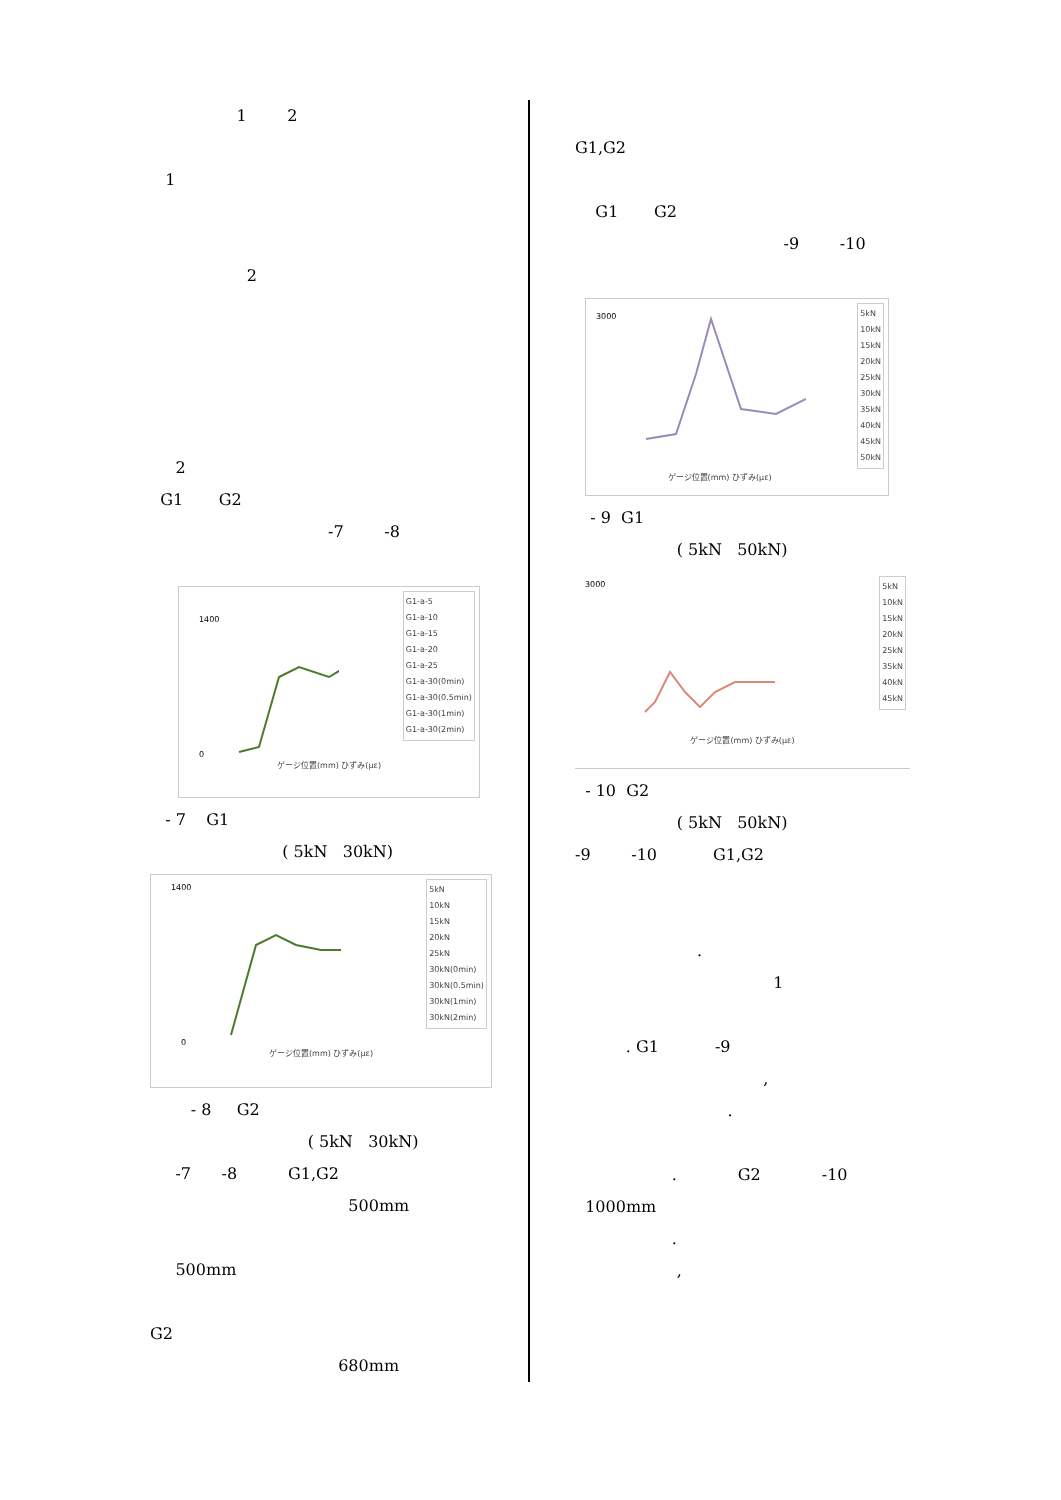1 2
1
2
2
G1 G2
-7 -8
G1-a-5
G1-a-10
G1-a-15
G1-a-20
G1-a-25
G1-a-30(0min)
G1-a-30(0.5min)
G1-a-30(1min)
G1-a-30(2min)
1400
0
ゲージ位置(mm) ひずみ(με)
- 7 G1
( 5kN 30kN)
5kN
10kN
15kN
20kN
25kN
30kN(0min)
30kN(0.5min)
30kN(1min)
30kN(2min)
1400
0
ゲージ位置(mm) ひずみ(με)
- 8 G2
( 5kN 30kN)
-7 -8 G1,G2
500mm
500mm
G2
680mm
G1,G2
G1 G2
-9 -10
5kN
10kN
15kN
20kN
25kN
30kN
35kN
40kN
45kN
50kN
3000
ゲージ位置(mm) ひずみ(με)
- 9 G1
( 5kN 50kN)
5kN
10kN
15kN
20kN
25kN
35kN
40kN
45kN
3000
ゲージ位置(mm) ひずみ(με)
- 10 G2
( 5kN 50kN)
-9 -10 G1,G2
.
1
. G1 -9
,
.
. G2 -10
1000mm
.
,